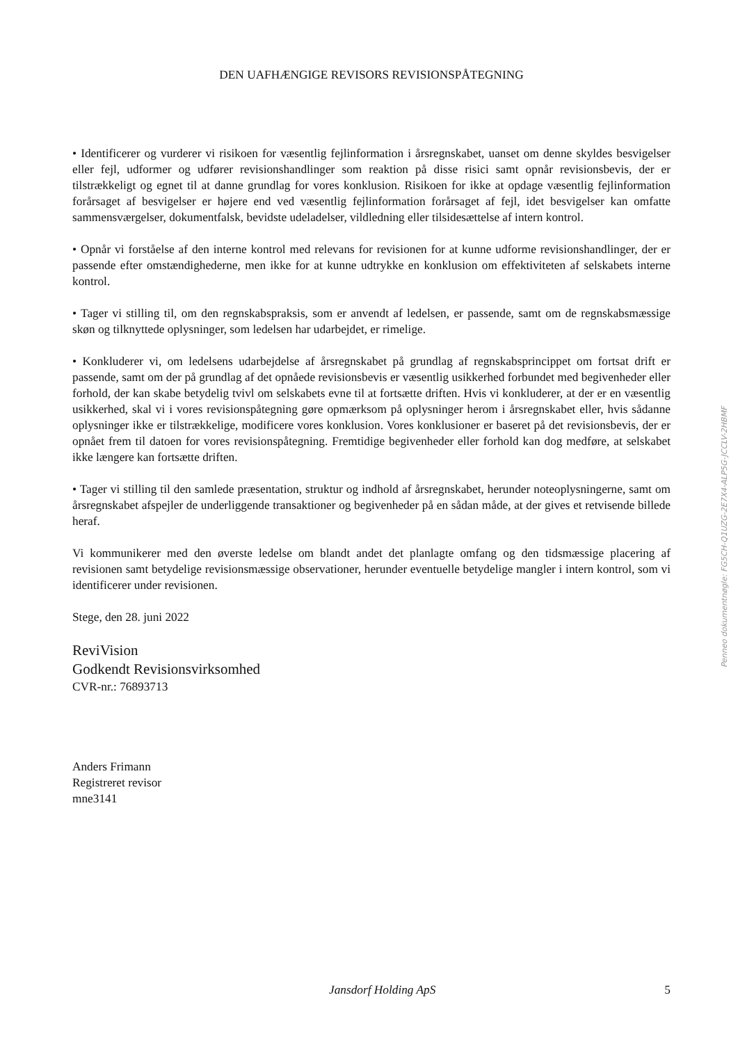DEN UAFHÆNGIGE REVISORS REVISIONSPÅTEGNING
• Identificerer og vurderer vi risikoen for væsentlig fejlinformation i årsregnskabet, uanset om denne skyldes besvigelser eller fejl, udformer og udfører revisionshandlinger som reaktion på disse risici samt opnår revisionsbevis, der er tilstrækkeligt og egnet til at danne grundlag for vores konklusion. Risikoen for ikke at opdage væsentlig fejlinformation forårsaget af besvigelser er højere end ved væsentlig fejlinformation forårsaget af fejl, idet besvigelser kan omfatte sammensværgelser, dokumentfalsk, bevidste udeladelser, vildledning eller tilsidesættelse af intern kontrol.
• Opnår vi forståelse af den interne kontrol med relevans for revisionen for at kunne udforme revisionshandlinger, der er passende efter omstændighederne, men ikke for at kunne udtrykke en konklusion om effektiviteten af selskabets interne kontrol.
• Tager vi stilling til, om den regnskabspraksis, som er anvendt af ledelsen, er passende, samt om de regnskabsmæssige skøn og tilknyttede oplysninger, som ledelsen har udarbejdet, er rimelige.
• Konkluderer vi, om ledelsens udarbejdelse af årsregnskabet på grundlag af regnskabsprincippet om fortsat drift er passende, samt om der på grundlag af det opnåede revisionsbevis er væsentlig usikkerhed forbundet med begivenheder eller forhold, der kan skabe betydelig tvivl om selskabets evne til at fortsætte driften. Hvis vi konkluderer, at der er en væsentlig usikkerhed, skal vi i vores revisionspåtegning gøre opmærksom på oplysninger herom i årsregnskabet eller, hvis sådanne oplysninger ikke er tilstrækkelige, modificere vores konklusion. Vores konklusioner er baseret på det revisionsbevis, der er opnået frem til datoen for vores revisionspåtegning. Fremtidige begivenheder eller forhold kan dog medføre, at selskabet ikke længere kan fortsætte driften.
• Tager vi stilling til den samlede præsentation, struktur og indhold af årsregnskabet, herunder noteoplysningerne, samt om årsregnskabet afspejler de underliggende transaktioner og begivenheder på en sådan måde, at der gives et retvisende billede heraf.
Vi kommunikerer med den øverste ledelse om blandt andet det planlagte omfang og den tidsmæssige placering af revisionen samt betydelige revisionsmæssige observationer, herunder eventuelle betydelige mangler i intern kontrol, som vi identificerer under revisionen.
Stege, den 28. juni 2022
ReviVision
Godkendt Revisionsvirksomhed
CVR-nr.: 76893713
Anders Frimann
Registreret revisor
mne3141
Jansdorf Holding ApS 5
Penneo dokumentnøgle: FG5CH-Q1UZG-2E7X4-ALP5G-JCCLV-2HBMF